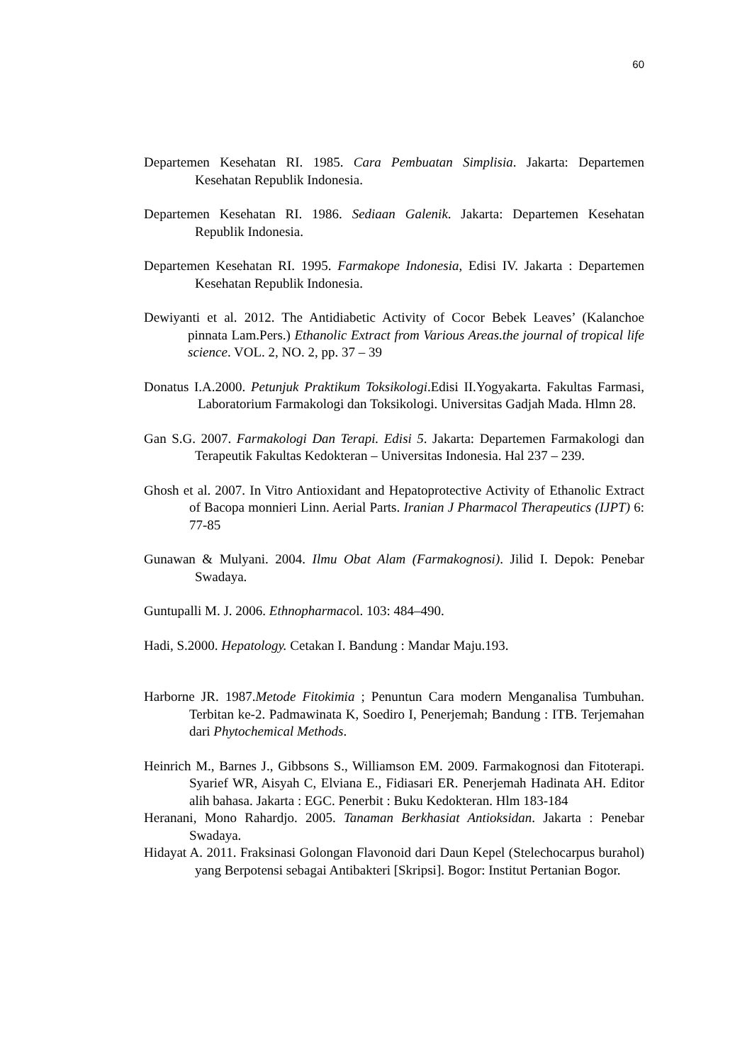60
Departemen Kesehatan RI. 1985. Cara Pembuatan Simplisia. Jakarta: Departemen Kesehatan Republik Indonesia.
Departemen Kesehatan RI. 1986. Sediaan Galenik. Jakarta: Departemen Kesehatan Republik Indonesia.
Departemen Kesehatan RI. 1995. Farmakope Indonesia, Edisi IV. Jakarta : Departemen Kesehatan Republik Indonesia.
Dewiyanti et al. 2012. The Antidiabetic Activity of Cocor Bebek Leaves’ (Kalanchoe pinnata Lam.Pers.) Ethanolic Extract from Various Areas.the journal of tropical life science. VOL. 2, NO. 2, pp. 37 – 39
Donatus I.A.2000. Petunjuk Praktikum Toksikologi.Edisi II.Yogyakarta. Fakultas Farmasi, Laboratorium Farmakologi dan Toksikologi. Universitas Gadjah Mada. Hlmn 28.
Gan S.G. 2007. Farmakologi Dan Terapi. Edisi 5. Jakarta: Departemen Farmakologi dan Terapeutik Fakultas Kedokteran – Universitas Indonesia. Hal 237 – 239.
Ghosh et al. 2007. In Vitro Antioxidant and Hepatoprotective Activity of Ethanolic Extract of Bacopa monnieri Linn. Aerial Parts. Iranian J Pharmacol Therapeutics (IJPT) 6: 77-85
Gunawan & Mulyani. 2004. Ilmu Obat Alam (Farmakognosi). Jilid I. Depok: Penebar Swadaya.
Guntupalli M. J. 2006. Ethnopharmacol. 103: 484–490.
Hadi, S.2000. Hepatology. Cetakan I. Bandung : Mandar Maju.193.
Harborne JR. 1987.Metode Fitokimia ; Penuntun Cara modern Menganalisa Tumbuhan. Terbitan ke-2. Padmawinata K, Soediro I, Penerjemah; Bandung : ITB. Terjemahan dari Phytochemical Methods.
Heinrich M., Barnes J., Gibbsons S., Williamson EM. 2009. Farmakognosi dan Fitoterapi. Syarief WR, Aisyah C, Elviana E., Fidiasari ER. Penerjemah Hadinata AH. Editor alih bahasa. Jakarta : EGC. Penerbit : Buku Kedokteran. Hlm 183-184
Heranani, Mono Rahardjo. 2005. Tanaman Berkhasiat Antioksidan. Jakarta : Penebar Swadaya.
Hidayat A. 2011. Fraksinasi Golongan Flavonoid dari Daun Kepel (Stelechocarpus burahol) yang Berpotensi sebagai Antibakteri [Skripsi]. Bogor: Institut Pertanian Bogor.